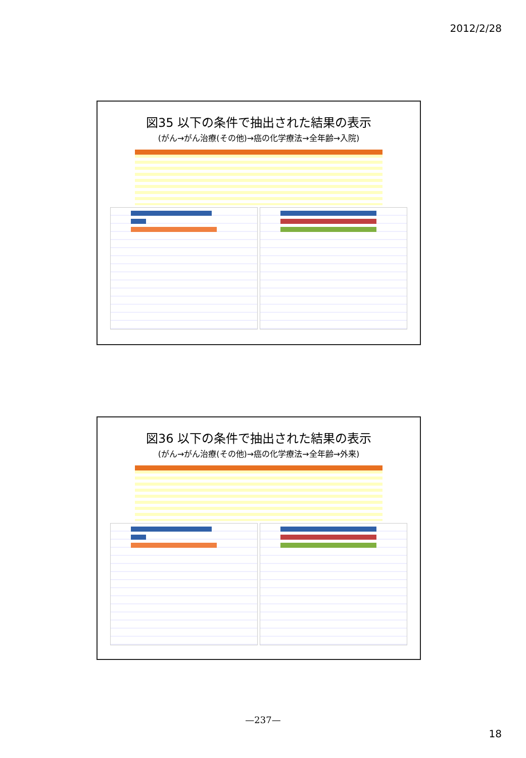2012/2/28
図35 以下の条件で抽出された結果の表示
(がん→がん治療(その他)→癌の化学療法→全年齢→入院)
図36 以下の条件で抽出された結果の表示
(がん→がん治療(その他)→癌の化学療法→全年齢→外来)
—237—
18